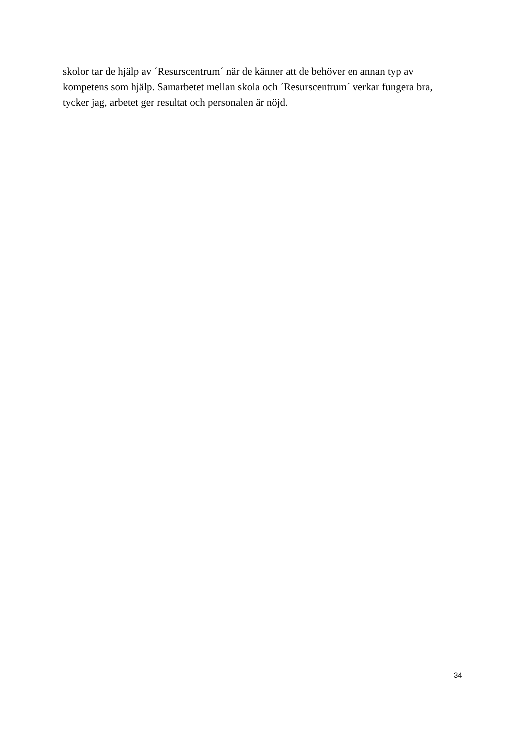skolor tar de hjälp av ´Resurscentrum´ när de känner att de behöver en annan typ av
kompetens som hjälp. Samarbetet mellan skola och ´Resurscentrum´ verkar fungera bra,
tycker jag, arbetet ger resultat och personalen är nöjd.
34